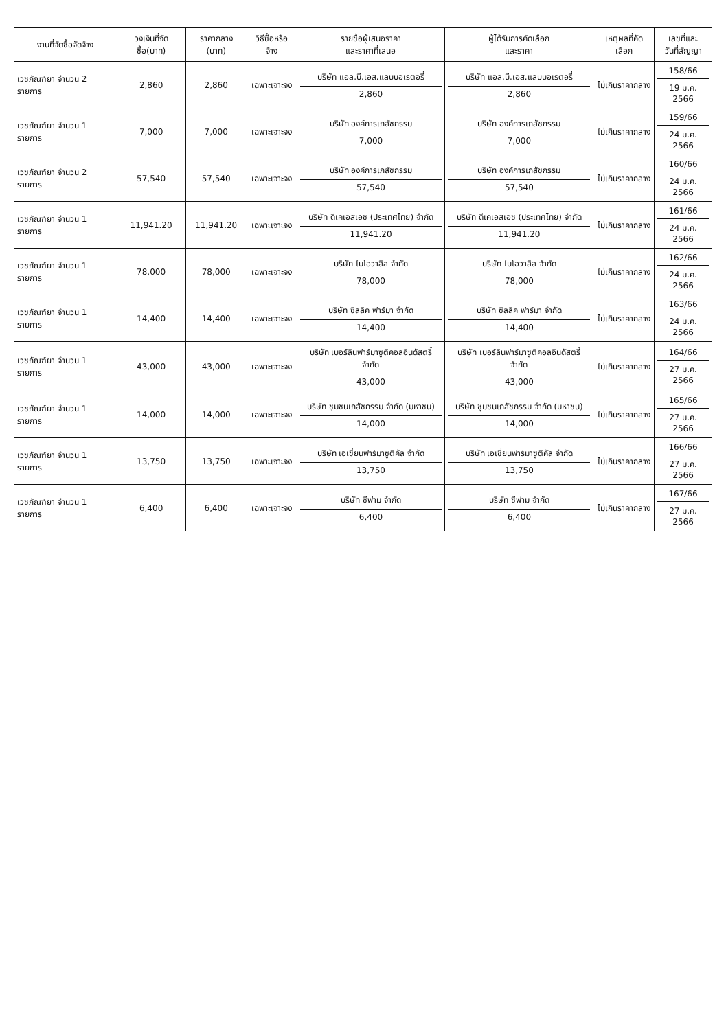| งานที่จัดซื้อจัดจ้าง | วงเงินที่จัดซื้อ(บาท) | ราคากลาง (บาท) | วิธีซื้อหรือจ้าง | รายชื่อผู้เสนอราคา และราคาที่เสนอ | ผู้ได้รับการคัดเลือก และราคา | เหตุผลที่คัดเลือก | เลขที่และ วันที่สัญญา |
| --- | --- | --- | --- | --- | --- | --- | --- |
| เวชภัณฑ์ยา จำนวน 2 รายการ | 2,860 | 2,860 | เฉพาะเจาะจง | บริษัท แอล.บี.เอส.แลบบอเรตอรี่ 2,860 | บริษัท แอล.บี.เอส.แลบบอเรตอรี่ 2,860 | ไม่เกินราคากลาง | 158/66 19 ม.ค. 2566 |
| เวชภัณฑ์ยา จำนวน 1 รายการ | 7,000 | 7,000 | เฉพาะเจาะจง | บริษัท องค์การเภสัชกรรม 7,000 | บริษัท องค์การเภสัชกรรม 7,000 | ไม่เกินราคากลาง | 159/66 24 ม.ค. 2566 |
| เวชภัณฑ์ยา จำนวน 2 รายการ | 57,540 | 57,540 | เฉพาะเจาะจง | บริษัท องค์การเภสัชกรรม 57,540 | บริษัท องค์การเภสัชกรรม 57,540 | ไม่เกินราคากลาง | 160/66 24 ม.ค. 2566 |
| เวชภัณฑ์ยา จำนวน 1 รายการ | 11,941.20 | 11,941.20 | เฉพาะเจาะจง | บริษัท ดีเคเอสเอช (ประเทศไทย) จำกัด 11,941.20 | บริษัท ดีเคเอสเอช (ประเทศไทย) จำกัด 11,941.20 | ไม่เกินราคากลาง | 161/66 24 ม.ค. 2566 |
| เวชภัณฑ์ยา จำนวน 1 รายการ | 78,000 | 78,000 | เฉพาะเจาะจง | บริษัท ไบโอวาลิส จำกัด 78,000 | บริษัท ไบโอวาลิส จำกัด 78,000 | ไม่เกินราคากลาง | 162/66 24 ม.ค. 2566 |
| เวชภัณฑ์ยา จำนวน 1 รายการ | 14,400 | 14,400 | เฉพาะเจาะจง | บริษัท ซิลลิค ฟาร์มา จำกัด 14,400 | บริษัท ซิลลิค ฟาร์มา จำกัด 14,400 | ไม่เกินราคากลาง | 163/66 24 ม.ค. 2566 |
| เวชภัณฑ์ยา จำนวน 1 รายการ | 43,000 | 43,000 | เฉพาะเจาะจง | บริษัท เบอร์ลินฟาร์มาซูติคอลอินดัสตรี้ จำกัด 43,000 | บริษัท เบอร์ลินฟาร์มาซูติคอลอินดัสตรี้ จำกัด 43,000 | ไม่เกินราคากลาง | 164/66 27 ม.ค. 2566 |
| เวชภัณฑ์ยา จำนวน 1 รายการ | 14,000 | 14,000 | เฉพาะเจาะจง | บริษัท ชุมชนเภสัชกรรม จำกัด (มหาชน) 14,000 | บริษัท ชุมชนเภสัชกรรม จำกัด (มหาชน) 14,000 | ไม่เกินราคากลาง | 165/66 27 ม.ค. 2566 |
| เวชภัณฑ์ยา จำนวน 1 รายการ | 13,750 | 13,750 | เฉพาะเจาะจง | บริษัท เอเชี่ยนฟาร์มาซูติคัล จำกัด 13,750 | บริษัท เอเชี่ยนฟาร์มาซูติคัล จำกัด 13,750 | ไม่เกินราคากลาง | 166/66 27 ม.ค. 2566 |
| เวชภัณฑ์ยา จำนวน 1 รายการ | 6,400 | 6,400 | เฉพาะเจาะจง | บริษัท ซีฟาม จำกัด 6,400 | บริษัท ซีฟาม จำกัด 6,400 | ไม่เกินราคากลาง | 167/66 27 ม.ค. 2566 |